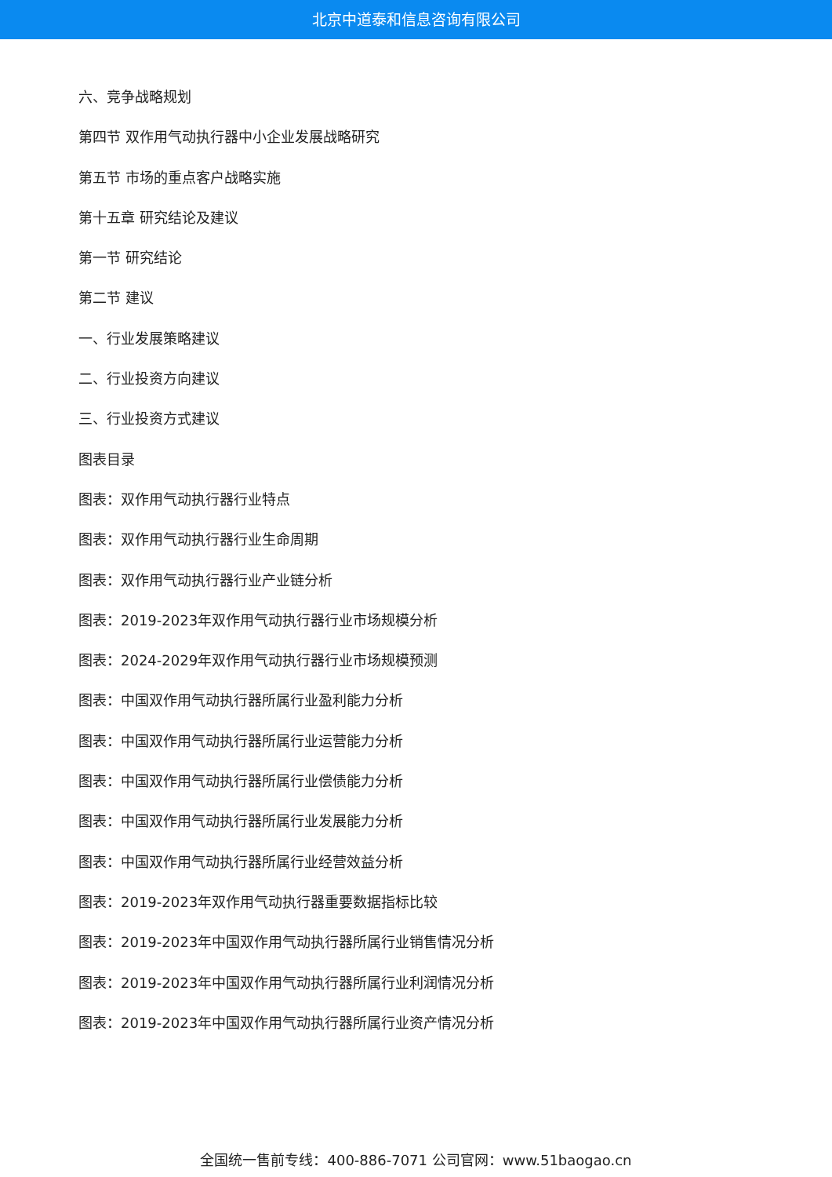北京中道泰和信息咨询有限公司
六、竞争战略规划
第四节 双作用气动执行器中小企业发展战略研究
第五节 市场的重点客户战略实施
第十五章 研究结论及建议
第一节 研究结论
第二节 建议
一、行业发展策略建议
二、行业投资方向建议
三、行业投资方式建议
图表目录
图表：双作用气动执行器行业特点
图表：双作用气动执行器行业生命周期
图表：双作用气动执行器行业产业链分析
图表：2019-2023年双作用气动执行器行业市场规模分析
图表：2024-2029年双作用气动执行器行业市场规模预测
图表：中国双作用气动执行器所属行业盈利能力分析
图表：中国双作用气动执行器所属行业运营能力分析
图表：中国双作用气动执行器所属行业偿债能力分析
图表：中国双作用气动执行器所属行业发展能力分析
图表：中国双作用气动执行器所属行业经营效益分析
图表：2019-2023年双作用气动执行器重要数据指标比较
图表：2019-2023年中国双作用气动执行器所属行业销售情况分析
图表：2019-2023年中国双作用气动执行器所属行业利润情况分析
图表：2019-2023年中国双作用气动执行器所属行业资产情况分析
全国统一售前专线：400-886-7071 公司官网：www.51baogao.cn